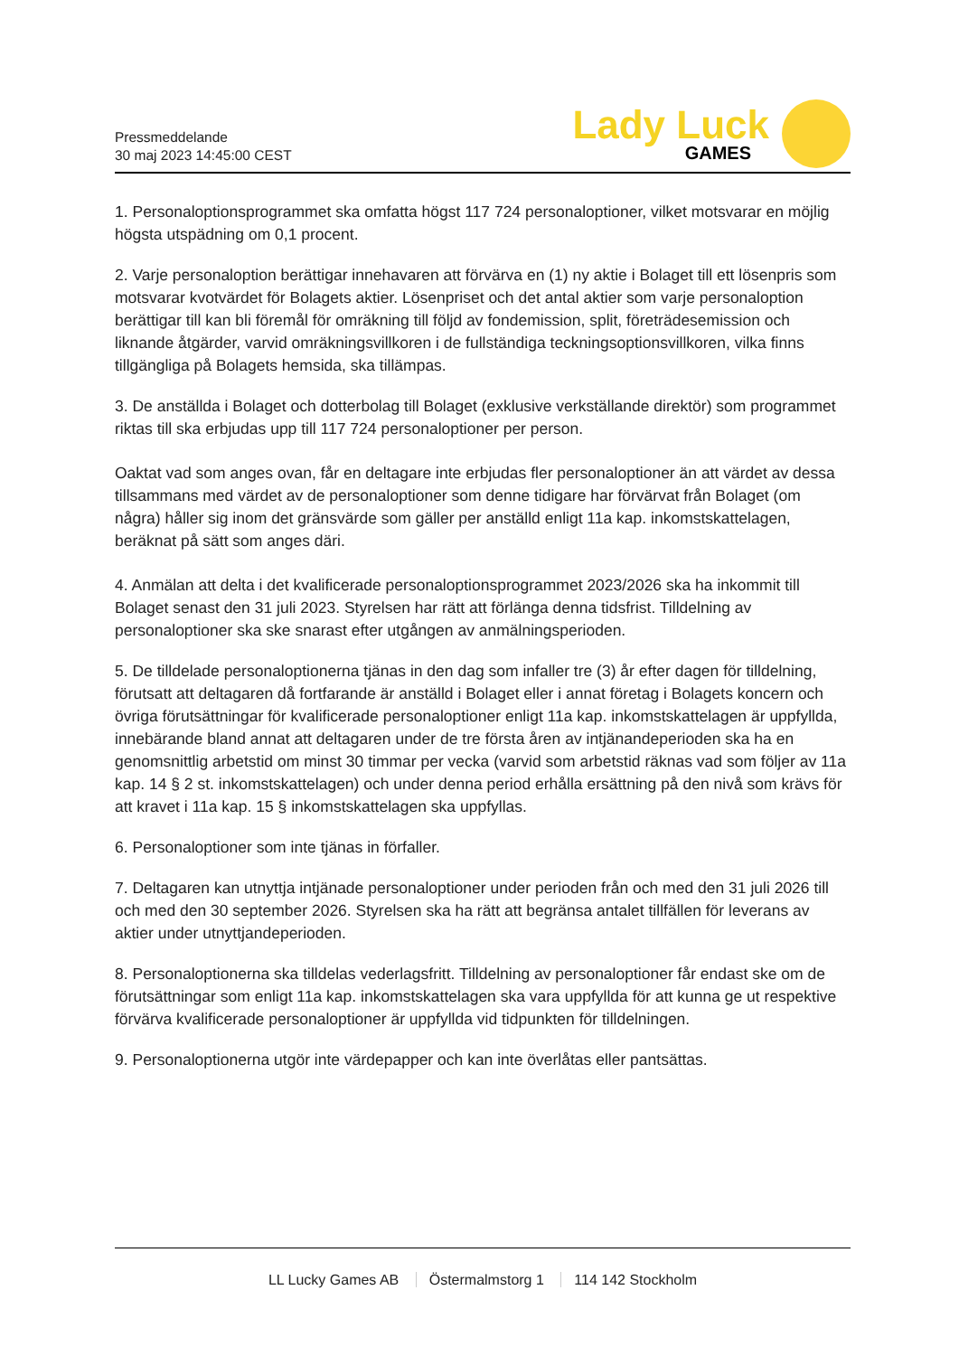Pressmeddelande
30 maj 2023 14:45:00 CEST
Lady Luck
GAMES
1. Personaloptionsprogrammet ska omfatta högst 117 724 personaloptioner, vilket motsvarar en möjlig högsta utspädning om 0,1 procent.
2. Varje personaloption berättigar innehavaren att förvärva en (1) ny aktie i Bolaget till ett lösenpris som motsvarar kvotvärdet för Bolagets aktier. Lösenpriset och det antal aktier som varje personaloption berättigar till kan bli föremål för omräkning till följd av fondemission, split, företrädesemission och liknande åtgärder, varvid omräkningsvillkoren i de fullständiga teckningsoptionsvillkoren, vilka finns tillgängliga på Bolagets hemsida, ska tillämpas.
3. De anställda i Bolaget och dotterbolag till Bolaget (exklusive verkställande direktör) som programmet riktas till ska erbjudas upp till 117 724 personaloptioner per person.
Oaktat vad som anges ovan, får en deltagare inte erbjudas fler personaloptioner än att värdet av dessa tillsammans med värdet av de personaloptioner som denne tidigare har förvärvat från Bolaget (om några) håller sig inom det gränsvärde som gäller per anställd enligt 11a kap. inkomstskattelagen, beräknat på sätt som anges däri.
4. Anmälan att delta i det kvalificerade personaloptionsprogrammet 2023/2026 ska ha inkommit till Bolaget senast den 31 juli 2023. Styrelsen har rätt att förlänga denna tidsfrist. Tilldelning av personaloptioner ska ske snarast efter utgången av anmälningsperioden.
5. De tilldelade personaloptionerna tjänas in den dag som infaller tre (3) år efter dagen för tilldelning, förutsatt att deltagaren då fortfarande är anställd i Bolaget eller i annat företag i Bolagets koncern och övriga förutsättningar för kvalificerade personaloptioner enligt 11a kap. inkomstskattelagen är uppfyllda, innebärande bland annat att deltagaren under de tre första åren av intjänandeperioden ska ha en genomsnittlig arbetstid om minst 30 timmar per vecka (varvid som arbetstid räknas vad som följer av 11a kap. 14 § 2 st. inkomstskattelagen) och under denna period erhålla ersättning på den nivå som krävs för att kravet i 11a kap. 15 § inkomstskattelagen ska uppfyllas.
6. Personaloptioner som inte tjänas in förfaller.
7. Deltagaren kan utnyttja intjänade personaloptioner under perioden från och med den 31 juli 2026 till och med den 30 september 2026. Styrelsen ska ha rätt att begränsa antalet tillfällen för leverans av aktier under utnyttjandeperioden.
8. Personaloptionerna ska tilldelas vederlagsfritt. Tilldelning av personaloptioner får endast ske om de förutsättningar som enligt 11a kap. inkomstskattelagen ska vara uppfyllda för att kunna ge ut respektive förvärva kvalificerade personaloptioner är uppfyllda vid tidpunkten för tilldelningen.
9. Personaloptionerna utgör inte värdepapper och kan inte överlåtas eller pantsättas.
LL Lucky Games AB Östermalmstorg 1 114 142 Stockholm